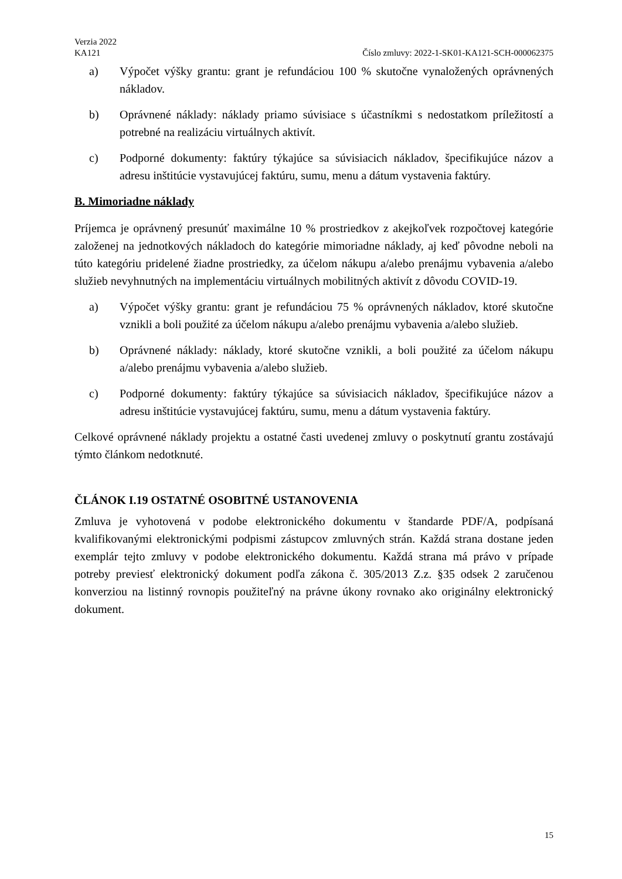Verzia 2022
KA121 Číslo zmluvy: 2022-1-SK01-KA121-SCH-000062375
a) Výpočet výšky grantu: grant je refundáciou 100 % skutočne vynaložených oprávnených nákladov.
b) Oprávnené náklady: náklady priamo súvisiace s účastníkmi s nedostatkom príležitostí a potrebné na realizáciu virtuálnych aktivít.
c) Podporné dokumenty: faktúry týkajúce sa súvisiacich nákladov, špecifikujúce názov a adresu inštitúcie vystavujúcej faktúru, sumu, menu a dátum vystavenia faktúry.
B. Mimoriadne náklady
Príjemca je oprávnený presunúť maximálne 10 % prostriedkov z akejkoľvek rozpočtovej kategórie založenej na jednotkových nákladoch do kategórie mimoriadne náklady, aj keď pôvodne neboli na túto kategóriu pridelené žiadne prostriedky, za účelom nákupu a/alebo prenájmu vybavenia a/alebo služieb nevyhnutných na implementáciu virtuálnych mobilitných aktivít z dôvodu COVID-19.
a) Výpočet výšky grantu: grant je refundáciou 75 % oprávnených nákladov, ktoré skutočne vznikli a boli použité za účelom nákupu a/alebo prenájmu vybavenia a/alebo služieb.
b) Oprávnené náklady: náklady, ktoré skutočne vznikli, a boli použité za účelom nákupu a/alebo prenájmu vybavenia a/alebo služieb.
c) Podporné dokumenty: faktúry týkajúce sa súvisiacich nákladov, špecifikujúce názov a adresu inštitúcie vystavujúcej faktúru, sumu, menu a dátum vystavenia faktúry.
Celkové oprávnené náklady projektu a ostatné časti uvedenej zmluvy o poskytnutí grantu zostávajú týmto článkom nedotknuté.
ČLÁNOK I.19 OSTATNÉ OSOBITNÉ USTANOVENIA
Zmluva je vyhotovená v podobe elektronického dokumentu v štandarde PDF/A, podpísaná kvalifikovanými elektronickými podpismi zástupcov zmluvných strán. Každá strana dostane jeden exemplár tejto zmluvy v podobe elektronického dokumentu. Každá strana má právo v prípade potreby previesť elektronický dokument podľa zákona č. 305/2013 Z.z. §35 odsek 2 zaručenou konverziou na listinný rovnopis použiteľný na právne úkony rovnako ako originálny elektronický dokument.
15